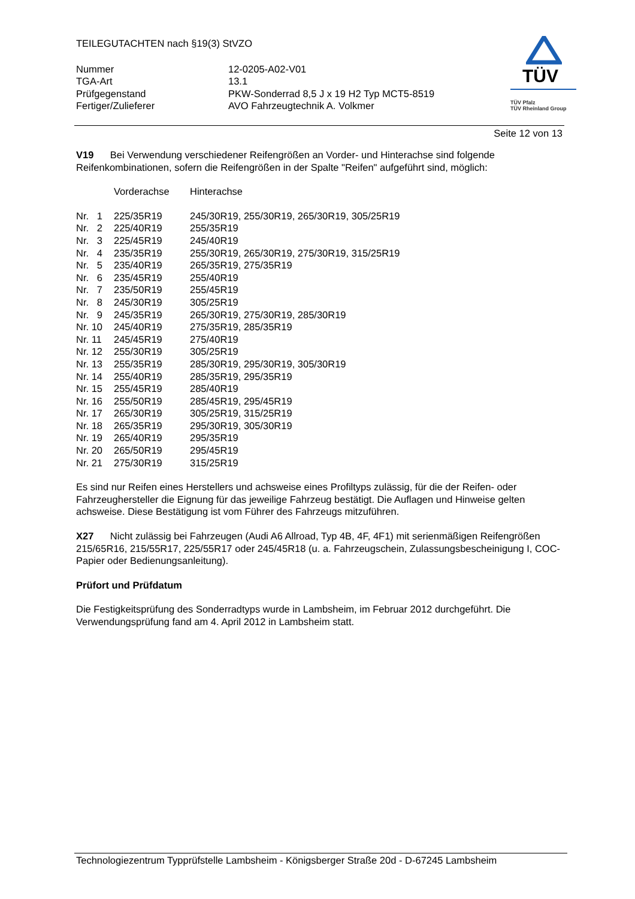TEILEGUTACHTEN nach §19(3) StVZO
| Nummer | 12-0205-A02-V01 |
| TGA-Art | 13.1 |
| Prüfgegenstand | PKW-Sonderrad 8,5 J x 19 H2 Typ MCT5-8519 |
| Fertiger/Zulieferer | AVO Fahrzeugtechnik A. Volkmer |
Seite 12 von 13
TÜV
TÜV Pfalz
TÜV Rheinland Group
V19 Bei Verwendung verschiedener Reifengrößen an Vorder- und Hinterachse sind folgende Reifenkombinationen, sofern die Reifengrößen in der Spalte "Reifen" aufgeführt sind, möglich:
| | Vorderachse | Hinterachse |
| Nr. 1 | 225/35R19 | 245/30R19, 255/30R19, 265/30R19, 305/25R19 |
| Nr. 2 | 225/40R19 | 255/35R19 |
| Nr. 3 | 225/45R19 | 245/40R19 |
| Nr. 4 | 235/35R19 | 255/30R19, 265/30R19, 275/30R19, 315/25R19 |
| Nr. 5 | 235/40R19 | 265/35R19, 275/35R19 |
| Nr. 6 | 235/45R19 | 255/40R19 |
| Nr. 7 | 235/50R19 | 255/45R19 |
| Nr. 8 | 245/30R19 | 305/25R19 |
| Nr. 9 | 245/35R19 | 265/30R19, 275/30R19, 285/30R19 |
| Nr. 10 | 245/40R19 | 275/35R19, 285/35R19 |
| Nr. 11 | 245/45R19 | 275/40R19 |
| Nr. 12 | 255/30R19 | 305/25R19 |
| Nr. 13 | 255/35R19 | 285/30R19, 295/30R19, 305/30R19 |
| Nr. 14 | 255/40R19 | 285/35R19, 295/35R19 |
| Nr. 15 | 255/45R19 | 285/40R19 |
| Nr. 16 | 255/50R19 | 285/45R19, 295/45R19 |
| Nr. 17 | 265/30R19 | 305/25R19, 315/25R19 |
| Nr. 18 | 265/35R19 | 295/30R19, 305/30R19 |
| Nr. 19 | 265/40R19 | 295/35R19 |
| Nr. 20 | 265/50R19 | 295/45R19 |
| Nr. 21 | 275/30R19 | 315/25R19 |
Es sind nur Reifen eines Herstellers und achsweise eines Profiltyps zulässig, für die der Reifen- oder Fahrzeughersteller die Eignung für das jeweilige Fahrzeug bestätigt. Die Auflagen und Hinweise gelten achsweise. Diese Bestätigung ist vom Führer des Fahrzeugs mitzuführen.
X27 Nicht zulässig bei Fahrzeugen (Audi A6 Allroad, Typ 4B, 4F, 4F1) mit serienmäßigen Reifengrößen 215/65R16, 215/55R17, 225/55R17 oder 245/45R18 (u. a. Fahrzeugschein, Zulassungsbescheinigung I, COC-Papier oder Bedienungsanleitung).
Prüfort und Prüfdatum
Die Festigkeitsprüfung des Sonderradtyps wurde in Lambsheim, im Februar 2012 durchgeführt. Die Verwendungsprüfung fand am 4. April 2012 in Lambsheim statt.
Technologiezentrum Typprüfstelle Lambsheim - Königsberger Straße 20d - D-67245 Lambsheim